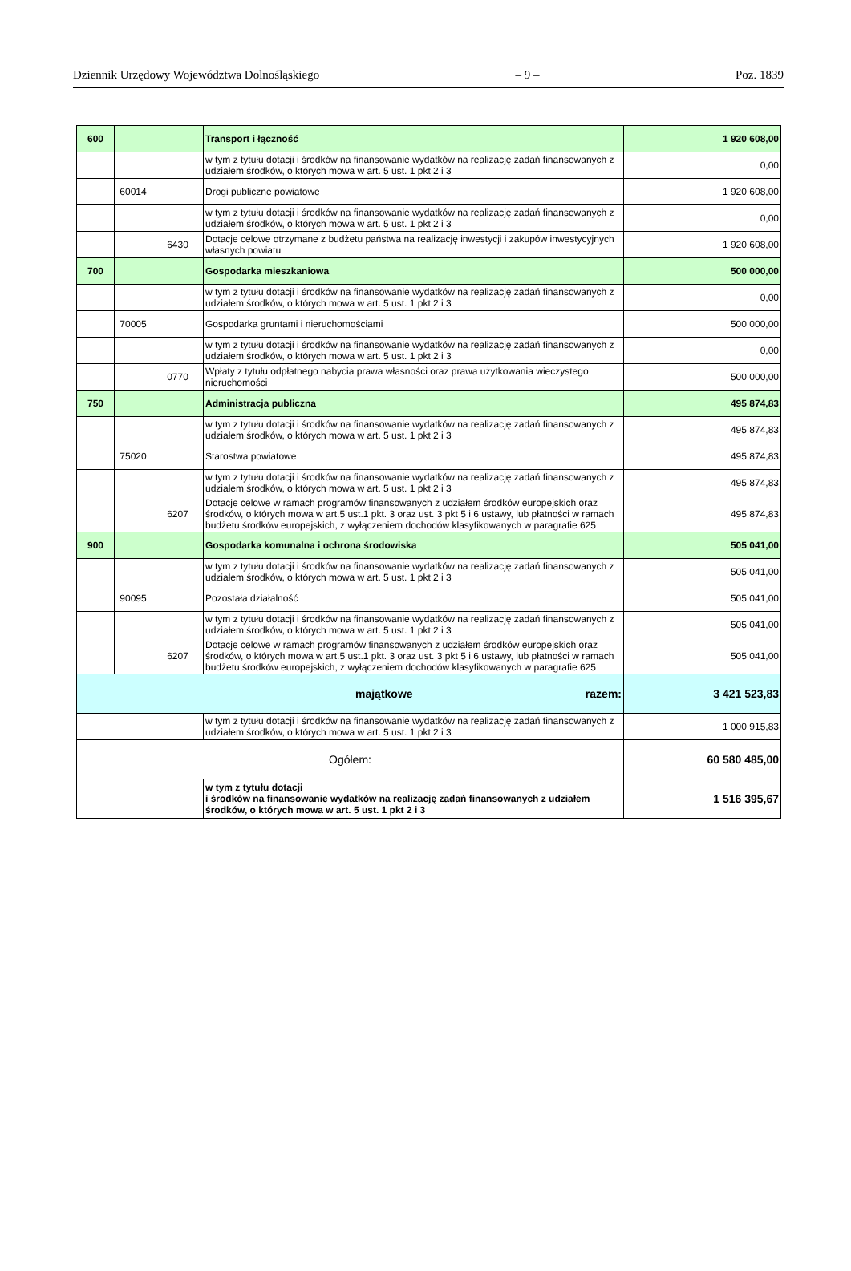Dziennik Urzędowy Województwa Dolnośląskiego – 9 – Poz. 1839
| 600 | | | Transport i łączność | 1 920 608,00 |
| | | | w tym z tytułu dotacji i środków na finansowanie wydatków na realizację zadań finansowanych z udziałem środków, o których mowa w art. 5 ust. 1 pkt 2 i 3 | 0,00 |
| | 60014 | | Drogi publiczne powiatowe | 1 920 608,00 |
| | | | w tym z tytułu dotacji i środków na finansowanie wydatków na realizację zadań finansowanych z udziałem środków, o których mowa w art. 5 ust. 1 pkt 2 i 3 | 0,00 |
| | | 6430 | Dotacje celowe otrzymane z budżetu państwa na realizację inwestycji i zakupów inwestycyjnych własnych powiatu | 1 920 608,00 |
| 700 | | | Gospodarka mieszkaniowa | 500 000,00 |
| | | | w tym z tytułu dotacji i środków na finansowanie wydatków na realizację zadań finansowanych z udziałem środków, o których mowa w art. 5 ust. 1 pkt 2 i 3 | 0,00 |
| | 70005 | | Gospodarka gruntami i nieruchomościami | 500 000,00 |
| | | | w tym z tytułu dotacji i środków na finansowanie wydatków na realizację zadań finansowanych z udziałem środków, o których mowa w art. 5 ust. 1 pkt 2 i 3 | 0,00 |
| | | 0770 | Wpłaty z tytułu odpłatnego nabycia prawa własności oraz prawa użytkowania wieczystego nieruchomości | 500 000,00 |
| 750 | | | Administracja publiczna | 495 874,83 |
| | | | w tym z tytułu dotacji i środków na finansowanie wydatków na realizację zadań finansowanych z udziałem środków, o których mowa w art. 5 ust. 1 pkt 2 i 3 | 495 874,83 |
| | 75020 | | Starostwa powiatowe | 495 874,83 |
| | | | w tym z tytułu dotacji i środków na finansowanie wydatków na realizację zadań finansowanych z udziałem środków, o których mowa w art. 5 ust. 1 pkt 2 i 3 | 495 874,83 |
| | | 6207 | Dotacje celowe w ramach programów finansowanych z udziałem środków europejskich oraz środków, o których mowa w art.5 ust.1 pkt. 3 oraz ust. 3 pkt 5 i 6 ustawy, lub płatności w ramach budżetu środków europejskich, z wyłączeniem dochodów klasyfikowanych w paragrafie 625 | 495 874,83 |
| 900 | | | Gospodarka komunalna i ochrona środowiska | 505 041,00 |
| | | | w tym z tytułu dotacji i środków na finansowanie wydatków na realizację zadań finansowanych z udziałem środków, o których mowa w art. 5 ust. 1 pkt 2 i 3 | 505 041,00 |
| | 90095 | | Pozostała działalność | 505 041,00 |
| | | | w tym z tytułu dotacji i środków na finansowanie wydatków na realizację zadań finansowanych z udziałem środków, o których mowa w art. 5 ust. 1 pkt 2 i 3 | 505 041,00 |
| | | 6207 | Dotacje celowe w ramach programów finansowanych z udziałem środków europejskich oraz środków, o których mowa w art.5 ust.1 pkt. 3 oraz ust. 3 pkt 5 i 6 ustawy, lub płatności w ramach budżetu środków europejskich, z wyłączeniem dochodów klasyfikowanych w paragrafie 625 | 505 041,00 |
| majątkowe razem: | | | | 3 421 523,83 |
| | | | w tym z tytułu dotacji i środków na finansowanie wydatków na realizację zadań finansowanych z udziałem środków, o których mowa w art. 5 ust. 1 pkt 2 i 3 | 1 000 915,83 |
| Ogółem: | | | | 60 580 485,00 |
| | | | w tym z tytułu dotacji i środków na finansowanie wydatków na realizację zadań finansowanych z udziałem środków, o których mowa w art. 5 ust. 1 pkt 2 i 3 | 1 516 395,67 |